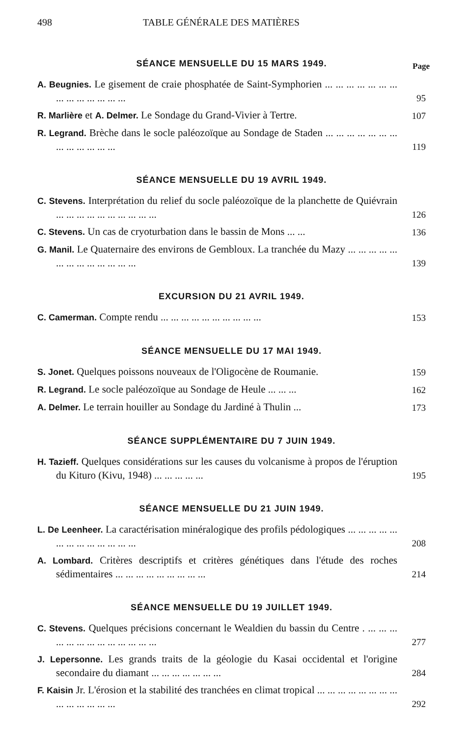498 TABLE GÉNÉRALE DES MATIÈRES
Page
SÉANCE MENSUELLE DU 15 MARS 1949.
A. Beugnies. Le gisement de craie phosphatée de Saint-Symphorien ... ... ... ... ... ... ... ... ... ... ... ... ... ...
95
R. Marlière et A. Delmer. Le Sondage du Grand-Vivier à Tertre.
107
R. Legrand. Brèche dans le socle paléozoïque au Sondage de Staden ... ... ... ... ... ... ... ... ... ... ... ... ...
119
SÉANCE MENSUELLE DU 19 AVRIL 1949.
C. Stevens. Interprétation du relief du socle paléozoïque de la planchette de Quiévrain ... ... ... ... ... ... ... ... ... ...
126
C. Stevens. Un cas de cryoturbation dans le bassin de Mons ... ...
136
G. Manil. Le Quaternaire des environs de Gembloux. La tranchée du Mazy ... ... ... ... ... ... ... ... ... ... ... ... ...
139
EXCURSION DU 21 AVRIL 1949.
C. Camerman. Compte rendu ... ... ... ... ... ... ... ... ... ...
153
SÉANCE MENSUELLE DU 17 MAI 1949.
S. Jonet. Quelques poissons nouveaux de l'Oligocène de Roumanie.
159
R. Legrand. Le socle paléozoïque au Sondage de Heule ... ... ...
162
A. Delmer. Le terrain houiller au Sondage du Jardiné à Thulin ...
173
SÉANCE SUPPLÉMENTAIRE DU 7 JUIN 1949.
H. Tazieff. Quelques considérations sur les causes du volcanisme à propos de l'éruption du Kituro (Kivu, 1948) ... ... ... ... ...
195
SÉANCE MENSUELLE DU 21 JUIN 1949.
L. De Leenheer. La caractérisation minéralogique des profils pédologiques ... ... ... ... ... ... ... ... ... ... ... ... ...
208
A. Lombard. Critères descriptifs et critères génétiques dans l'étude des roches sédimentaires ... ... ... ... ... ... ... ... ...
214
SÉANCE MENSUELLE DU 19 JUILLET 1949.
C. Stevens. Quelques précisions concernant le Wealdien du bassin du Centre . ... ... ... ... ... ... ... ... ... ... ... ... ...
277
J. Lepersonne. Les grands traits de la géologie du Kasai occidental et l'origine secondaire du diamant ... ... ... ... ... ... ...
284
F. Kaisin Jr. L'érosion et la stabilité des tranchées en climat tropical ... ... ... ... ... ... ... ... ... ... ... ... ... ...
292